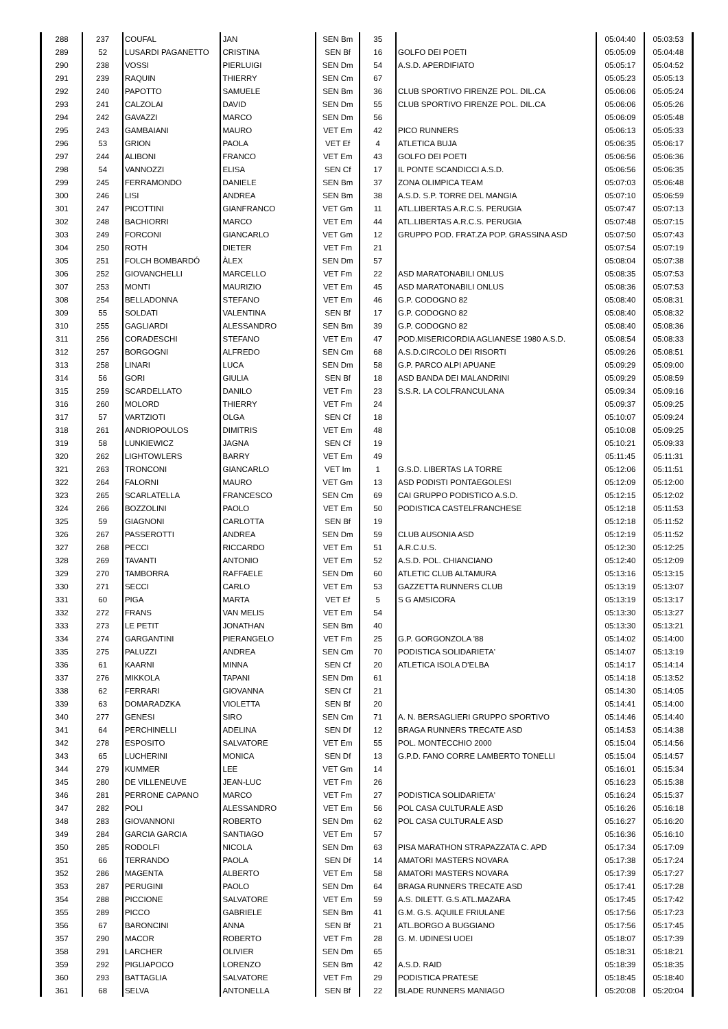| 288 | 237 | COUFAL | JAN | SEN Bm | 35 | | 05:04:40 | 05:03:53 |
| 289 | 52 | LUSARDI PAGANETTO | CRISTINA | SEN Bf | 16 | GOLFO DEI POETI | 05:05:09 | 05:04:48 |
| 290 | 238 | VOSSI | PIERLUIGI | SEN Dm | 54 | A.S.D. APERDIFIATO | 05:05:17 | 05:04:52 |
| 291 | 239 | RAQUIN | THIERRY | SEN Cm | 67 | | 05:05:23 | 05:05:13 |
| 292 | 240 | PAPOTTO | SAMUELE | SEN Bm | 36 | CLUB SPORTIVO FIRENZE POL. DIL.CA | 05:06:06 | 05:05:24 |
| 293 | 241 | CALZOLAI | DAVID | SEN Dm | 55 | CLUB SPORTIVO FIRENZE POL. DIL.CA | 05:06:06 | 05:05:26 |
| 294 | 242 | GAVAZZI | MARCO | SEN Dm | 56 | | 05:06:09 | 05:05:48 |
| 295 | 243 | GAMBAIANI | MAURO | VET Em | 42 | PICO RUNNERS | 05:06:13 | 05:05:33 |
| 296 | 53 | GRION | PAOLA | VET Ef | 4 | ATLETICA BUJA | 05:06:35 | 05:06:17 |
| 297 | 244 | ALIBONI | FRANCO | VET Em | 43 | GOLFO DEI POETI | 05:06:56 | 05:06:36 |
| 298 | 54 | VANNOZZI | ELISA | SEN Cf | 17 | IL PONTE SCANDICCI A.S.D. | 05:06:56 | 05:06:35 |
| 299 | 245 | FERRAMONDO | DANIELE | SEN Bm | 37 | ZONA OLIMPICA TEAM | 05:07:03 | 05:06:48 |
| 300 | 246 | LISI | ANDREA | SEN Bm | 38 | A.S.D. S.P. TORRE DEL MANGIA | 05:07:10 | 05:06:59 |
| 301 | 247 | PICOTTINI | GIANFRANCO | VET Gm | 11 | ATL.LIBERTAS A.R.C.S. PERUGIA | 05:07:47 | 05:07:13 |
| 302 | 248 | BACHIORRI | MARCO | VET Em | 44 | ATL.LIBERTAS A.R.C.S. PERUGIA | 05:07:48 | 05:07:15 |
| 303 | 249 | FORCONI | GIANCARLO | VET Gm | 12 | GRUPPO POD. FRAT.ZA POP. GRASSINA ASD | 05:07:50 | 05:07:43 |
| 304 | 250 | ROTH | DIETER | VET Fm | 21 | | 05:07:54 | 05:07:19 |
| 305 | 251 | FOLCH BOMBARDÓ | ÀLEX | SEN Dm | 57 | | 05:08:04 | 05:07:38 |
| 306 | 252 | GIOVANCHELLI | MARCELLO | VET Fm | 22 | ASD MARATONABILI ONLUS | 05:08:35 | 05:07:53 |
| 307 | 253 | MONTI | MAURIZIO | VET Em | 45 | ASD MARATONABILI ONLUS | 05:08:36 | 05:07:53 |
| 308 | 254 | BELLADONNA | STEFANO | VET Em | 46 | G.P. CODOGNO 82 | 05:08:40 | 05:08:31 |
| 309 | 55 | SOLDATI | VALENTINA | SEN Bf | 17 | G.P. CODOGNO 82 | 05:08:40 | 05:08:32 |
| 310 | 255 | GAGLIARDI | ALESSANDRO | SEN Bm | 39 | G.P. CODOGNO 82 | 05:08:40 | 05:08:36 |
| 311 | 256 | CORADESCHI | STEFANO | VET Em | 47 | POD.MISERICORDIA AGLIANESE 1980 A.S.D. | 05:08:54 | 05:08:33 |
| 312 | 257 | BORGOGNI | ALFREDO | SEN Cm | 68 | A.S.D.CIRCOLO DEI RISORTI | 05:09:26 | 05:08:51 |
| 313 | 258 | LINARI | LUCA | SEN Dm | 58 | G.P. PARCO ALPI APUANE | 05:09:29 | 05:09:00 |
| 314 | 56 | GORI | GIULIA | SEN Bf | 18 | ASD BANDA DEI MALANDRINI | 05:09:29 | 05:08:59 |
| 315 | 259 | SCARDELLATO | DANILO | VET Fm | 23 | S.S.R. LA COLFRANCULANA | 05:09:34 | 05:09:16 |
| 316 | 260 | MOLORD | THIERRY | VET Fm | 24 | | 05:09:37 | 05:09:25 |
| 317 | 57 | VARTZIOTI | OLGA | SEN Cf | 18 | | 05:10:07 | 05:09:24 |
| 318 | 261 | ANDRIOPOULOS | DIMITRIS | VET Em | 48 | | 05:10:08 | 05:09:25 |
| 319 | 58 | LUNKIEWICZ | JAGNA | SEN Cf | 19 | | 05:10:21 | 05:09:33 |
| 320 | 262 | LIGHTOWLERS | BARRY | VET Em | 49 | | 05:11:45 | 05:11:31 |
| 321 | 263 | TRONCONI | GIANCARLO | VET Im | 1 | G.S.D. LIBERTAS LA TORRE | 05:12:06 | 05:11:51 |
| 322 | 264 | FALORNI | MAURO | VET Gm | 13 | ASD PODISTI PONTAEGOLESI | 05:12:09 | 05:12:00 |
| 323 | 265 | SCARLATELLA | FRANCESCO | SEN Cm | 69 | CAI GRUPPO PODISTICO A.S.D. | 05:12:15 | 05:12:02 |
| 324 | 266 | BOZZOLINI | PAOLO | VET Em | 50 | PODISTICA CASTELFRANCHESE | 05:12:18 | 05:11:53 |
| 325 | 59 | GIAGNONI | CARLOTTA | SEN Bf | 19 | | 05:12:18 | 05:11:52 |
| 326 | 267 | PASSEROTTI | ANDREA | SEN Dm | 59 | CLUB AUSONIA ASD | 05:12:19 | 05:11:52 |
| 327 | 268 | PECCI | RICCARDO | VET Em | 51 | A.R.C.U.S. | 05:12:30 | 05:12:25 |
| 328 | 269 | TAVANTI | ANTONIO | VET Em | 52 | A.S.D. POL. CHIANCIANO | 05:12:40 | 05:12:09 |
| 329 | 270 | TAMBORRA | RAFFAELE | SEN Dm | 60 | ATLETIC CLUB ALTAMURA | 05:13:16 | 05:13:15 |
| 330 | 271 | SECCI | CARLO | VET Em | 53 | GAZZETTA RUNNERS CLUB | 05:13:19 | 05:13:07 |
| 331 | 60 | PIGA | MARTA | VET Ef | 5 | S G AMSICORA | 05:13:19 | 05:13:17 |
| 332 | 272 | FRANS | VAN MELIS | VET Em | 54 | | 05:13:30 | 05:13:27 |
| 333 | 273 | LE PETIT | JONATHAN | SEN Bm | 40 | | 05:13:30 | 05:13:21 |
| 334 | 274 | GARGANTINI | PIERANGELO | VET Fm | 25 | G.P. GORGONZOLA '88 | 05:14:02 | 05:14:00 |
| 335 | 275 | PALUZZI | ANDREA | SEN Cm | 70 | PODISTICA SOLIDARIETA' | 05:14:07 | 05:13:19 |
| 336 | 61 | KAARNI | MINNA | SEN Cf | 20 | ATLETICA ISOLA D'ELBA | 05:14:17 | 05:14:14 |
| 337 | 276 | MIKKOLA | TAPANI | SEN Dm | 61 | | 05:14:18 | 05:13:52 |
| 338 | 62 | FERRARI | GIOVANNA | SEN Cf | 21 | | 05:14:30 | 05:14:05 |
| 339 | 63 | DOMARADZKA | VIOLETTA | SEN Bf | 20 | | 05:14:41 | 05:14:00 |
| 340 | 277 | GENESI | SIRO | SEN Cm | 71 | A. N. BERSAGLIERI GRUPPO SPORTIVO | 05:14:46 | 05:14:40 |
| 341 | 64 | PERCHINELLI | ADELINA | SEN Df | 12 | BRAGA RUNNERS TRECATE ASD | 05:14:53 | 05:14:38 |
| 342 | 278 | ESPOSITO | SALVATORE | VET Em | 55 | POL. MONTECCHIO 2000 | 05:15:04 | 05:14:56 |
| 343 | 65 | LUCHERINI | MONICA | SEN Df | 13 | G.P.D. FANO CORRE LAMBERTO TONELLI | 05:15:04 | 05:14:57 |
| 344 | 279 | KUMMER | LEE | VET Gm | 14 | | 05:16:01 | 05:15:34 |
| 345 | 280 | DE VILLENEUVE | JEAN-LUC | VET Fm | 26 | | 05:16:23 | 05:15:38 |
| 346 | 281 | PERRONE CAPANO | MARCO | VET Fm | 27 | PODISTICA SOLIDARIETA' | 05:16:24 | 05:15:37 |
| 347 | 282 | POLI | ALESSANDRO | VET Em | 56 | POL CASA CULTURALE ASD | 05:16:26 | 05:16:18 |
| 348 | 283 | GIOVANNONI | ROBERTO | SEN Dm | 62 | POL CASA CULTURALE ASD | 05:16:27 | 05:16:20 |
| 349 | 284 | GARCIA GARCIA | SANTIAGO | VET Em | 57 | | 05:16:36 | 05:16:10 |
| 350 | 285 | RODOLFI | NICOLA | SEN Dm | 63 | PISA MARATHON STRAPAZZATA C. APD | 05:17:34 | 05:17:09 |
| 351 | 66 | TERRANDO | PAOLA | SEN Df | 14 | AMATORI MASTERS NOVARA | 05:17:38 | 05:17:24 |
| 352 | 286 | MAGENTA | ALBERTO | VET Em | 58 | AMATORI MASTERS NOVARA | 05:17:39 | 05:17:27 |
| 353 | 287 | PERUGINI | PAOLO | SEN Dm | 64 | BRAGA RUNNERS TRECATE ASD | 05:17:41 | 05:17:28 |
| 354 | 288 | PICCIONE | SALVATORE | VET Em | 59 | A.S. DILETT. G.S.ATL.MAZARA | 05:17:45 | 05:17:42 |
| 355 | 289 | PICCO | GABRIELE | SEN Bm | 41 | G.M. G.S. AQUILE FRIULANE | 05:17:56 | 05:17:23 |
| 356 | 67 | BARONCINI | ANNA | SEN Bf | 21 | ATL.BORGO A BUGGIANO | 05:17:56 | 05:17:45 |
| 357 | 290 | MACOR | ROBERTO | VET Fm | 28 | G. M. UDINESI UOEI | 05:18:07 | 05:17:39 |
| 358 | 291 | LARCHER | OLIVIER | SEN Dm | 65 | | 05:18:31 | 05:18:21 |
| 359 | 292 | PIGLIAPOCO | LORENZO | SEN Bm | 42 | A.S.D. RAID | 05:18:39 | 05:18:35 |
| 360 | 293 | BATTAGLIA | SALVATORE | VET Fm | 29 | PODISTICA PRATESE | 05:18:45 | 05:18:40 |
| 361 | 68 | SELVA | ANTONELLA | SEN Bf | 22 | BLADE RUNNERS MANIAGO | 05:20:08 | 05:20:04 |